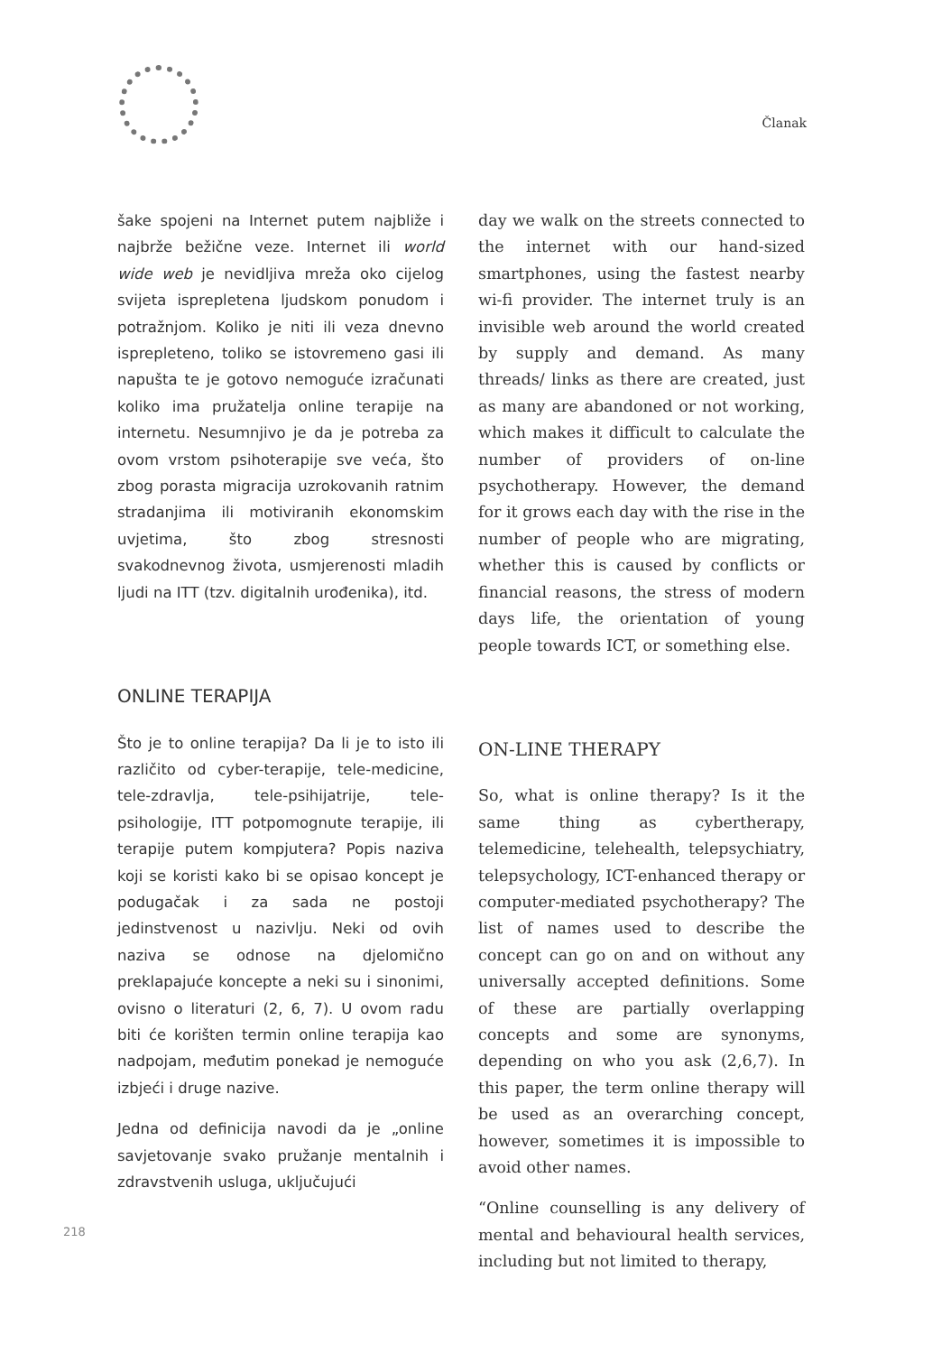Članak
šake spojeni na Internet putem najbliže i najbrže bežične veze. Internet ili world wide web je nevidljiva mreža oko cijelog svijeta isprepletena ljudskom ponudom i potražnjom. Koliko je niti ili veza dnevno isprepleteno, toliko se istovremeno gasi ili napušta te je gotovo nemoguće izračunati koliko ima pružatelja online terapije na internetu. Nesumnjivo je da je potreba za ovom vrstom psihoterapije sve veća, što zbog porasta migracija uzrokovanih ratnim stradanjima ili motiviranih ekonomskim uvjetima, što zbog stresnosti svakodnevnog života, usmjerenosti mladih ljudi na ITT (tzv. digitalnih urođenika), itd.
ONLINE TERAPIJA
Što je to online terapija? Da li je to isto ili različito od cyber-terapije, tele-medicine, tele-zdravlja, tele-psihijatrije, tele-psihologije, ITT potpomognute terapije, ili terapije putem kompjutera? Popis naziva koji se koristi kako bi se opisao koncept je podugačak i za sada ne postoji jedinstvenost u nazivlju. Neki od ovih naziva se odnose na djelomično preklapajuće koncepte a neki su i sinonimi, ovisno o literaturi (2, 6, 7). U ovom radu biti će korišten termin online terapija kao nadpojam, međutim ponekad je nemoguće izbjeći i druge nazive.
Jedna od definicija navodi da je „online savjetovanje svako pružanje mentalnih i zdravstvenih usluga, uključujući
day we walk on the streets connected to the internet with our hand-sized smartphones, using the fastest nearby wi-fi provider. The internet truly is an invisible web around the world created by supply and demand. As many threads/ links as there are created, just as many are abandoned or not working, which makes it difficult to calculate the number of providers of on-line psychotherapy. However, the demand for it grows each day with the rise in the number of people who are migrating, whether this is caused by conflicts or financial reasons, the stress of modern days life, the orientation of young people towards ICT, or something else.
ON-LINE THERAPY
So, what is online therapy? Is it the same thing as cybertherapy, telemedicine, telehealth, telepsychiatry, telepsychology, ICT-enhanced therapy or computer-mediated psychotherapy? The list of names used to describe the concept can go on and on without any universally accepted definitions. Some of these are partially overlapping concepts and some are synonyms, depending on who you ask (2,6,7). In this paper, the term online therapy will be used as an overarching concept, however, sometimes it is impossible to avoid other names.
“Online counselling is any delivery of mental and behavioural health services, including but not limited to therapy,
218